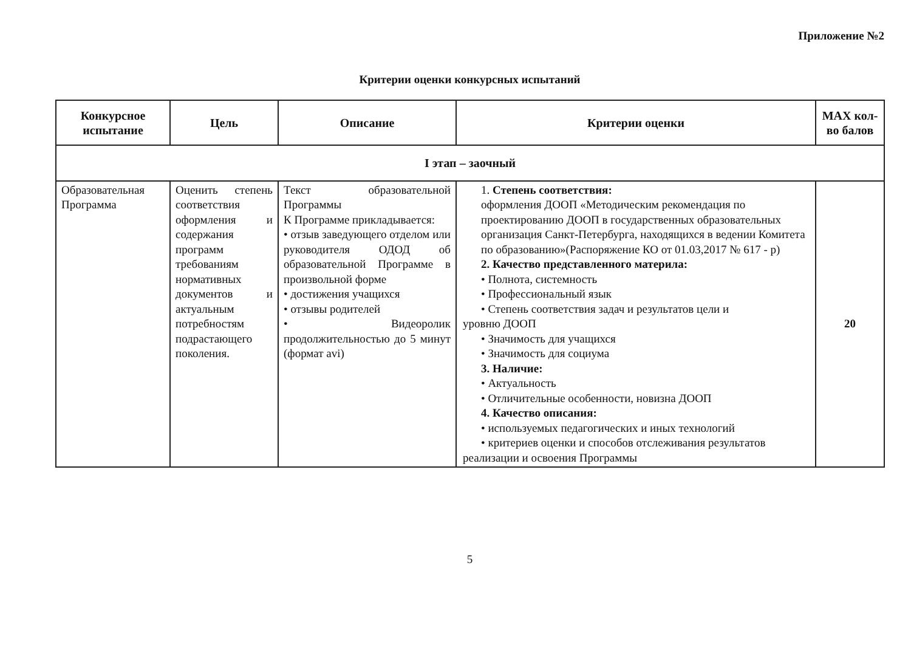Приложение №2
Критерии оценки конкурсных испытаний
| Конкурсное испытание | Цель | Описание | Критерии оценки | MAX кол-во балов |
| --- | --- | --- | --- | --- |
| I этап – заочный | | | | |
| Образовательная Программа | Оценить степень соответствия оформления и содержания программ требованиям нормативных документов и актуальным потребностям подрастающего поколения. | Текст образовательной Программы К Программе прикладывается: • отзыв заведующего отделом или руководителя ОДОД об образовательной Программе в произвольной форме • достижения учащихся • отзывы родителей • Видеоролик продолжительностью до 5 минут (формат avi) | 1. Степень соответствия: оформления ДООП «Методическим рекомендация по проектированию ДООП в государственных образовательных организация Санкт-Петербурга, находящихся в ведении Комитета по образованию»(Распоряжение КО от 01.03,2017 № 617 - р) 2. Качество представленного материла: • Полнота, системность • Профессиональный язык • Степень соответствия задач и результатов цели и уровню ДООП • Значимость для учащихся • Значимость для социума 3. Наличие: • Актуальность • Отличительные особенности, новизна ДООП 4. Качество описания: • используемых педагогических и иных технологий • критериев оценки и способов отслеживания результатов реализации и освоения Программы | 20 |
5